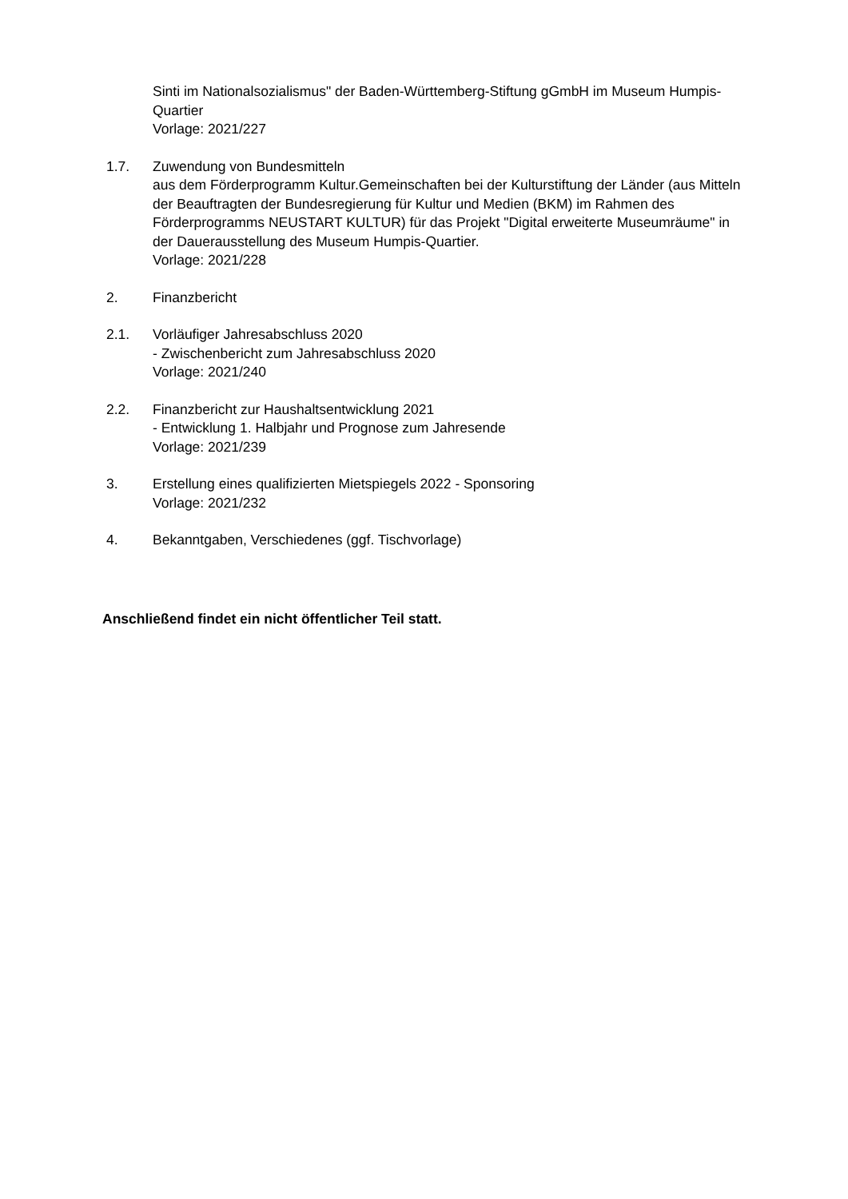Sinti im Nationalsozialismus" der Baden-Württemberg-Stiftung gGmbH im Museum Humpis-Quartier
Vorlage: 2021/227
1.7. Zuwendung von Bundesmitteln
aus dem Förderprogramm Kultur.Gemeinschaften bei der Kulturstiftung der Länder (aus Mitteln der Beauftragten der Bundesregierung für Kultur und Medien (BKM) im Rahmen des Förderprogramms NEUSTART KULTUR) für das Projekt "Digital erweiterte Museumräume" in der Dauerausstellung des Museum Humpis-Quartier.
Vorlage: 2021/228
2. Finanzbericht
2.1. Vorläufiger Jahresabschluss 2020
- Zwischenbericht zum Jahresabschluss 2020
Vorlage: 2021/240
2.2. Finanzbericht zur Haushaltsentwicklung 2021
- Entwicklung 1. Halbjahr und Prognose zum Jahresende
Vorlage: 2021/239
3. Erstellung eines qualifizierten Mietspiegels 2022 - Sponsoring
Vorlage: 2021/232
4. Bekanntgaben, Verschiedenes (ggf. Tischvorlage)
Anschließend findet ein nicht öffentlicher Teil statt.